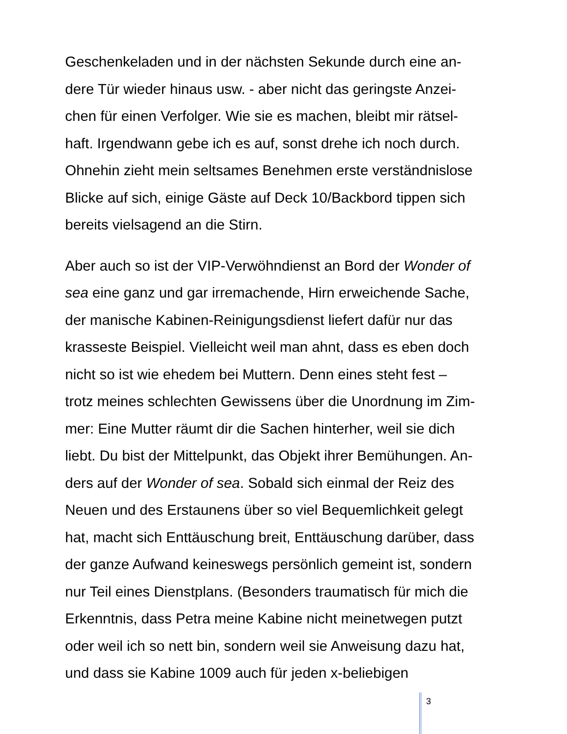Geschenkeladen und in der nächsten Sekunde durch eine an-
dere Tür wieder hinaus usw. - aber nicht das geringste Anzei-
chen für einen Verfolger. Wie sie es machen, bleibt mir rätsel-
haft. Irgendwann gebe ich es auf, sonst drehe ich noch durch.
Ohnehin zieht mein seltsames Benehmen erste verständnislose
Blicke auf sich, einige Gäste auf Deck 10/Backbord tippen sich
bereits vielsagend an die Stirn.
Aber auch so ist der VIP-Verwöhndienst an Bord der Wonder of
sea eine ganz und gar irremachende, Hirn erweichende Sache,
der manische Kabinen-Reinigungsdienst liefert dafür nur das
krasseste Beispiel. Vielleicht weil man ahnt, dass es eben doch
nicht so ist wie ehedem bei Muttern. Denn eines steht fest –
trotz meines schlechten Gewissens über die Unordnung im Zim-
mer: Eine Mutter räumt dir die Sachen hinterher, weil sie dich
liebt. Du bist der Mittelpunkt, das Objekt ihrer Bemühungen. An-
ders auf der Wonder of sea. Sobald sich einmal der Reiz des
Neuen und des Erstaunens über so viel Bequemlichkeit gelegt
hat, macht sich Enttäuschung breit, Enttäuschung darüber, dass
der ganze Aufwand keineswegs persönlich gemeint ist, sondern
nur Teil eines Dienstplans. (Besonders traumatisch für mich die
Erkenntnis, dass Petra meine Kabine nicht meinetwegen putzt
oder weil ich so nett bin, sondern weil sie Anweisung dazu hat,
und dass sie Kabine 1009 auch für jeden x-beliebigen
3